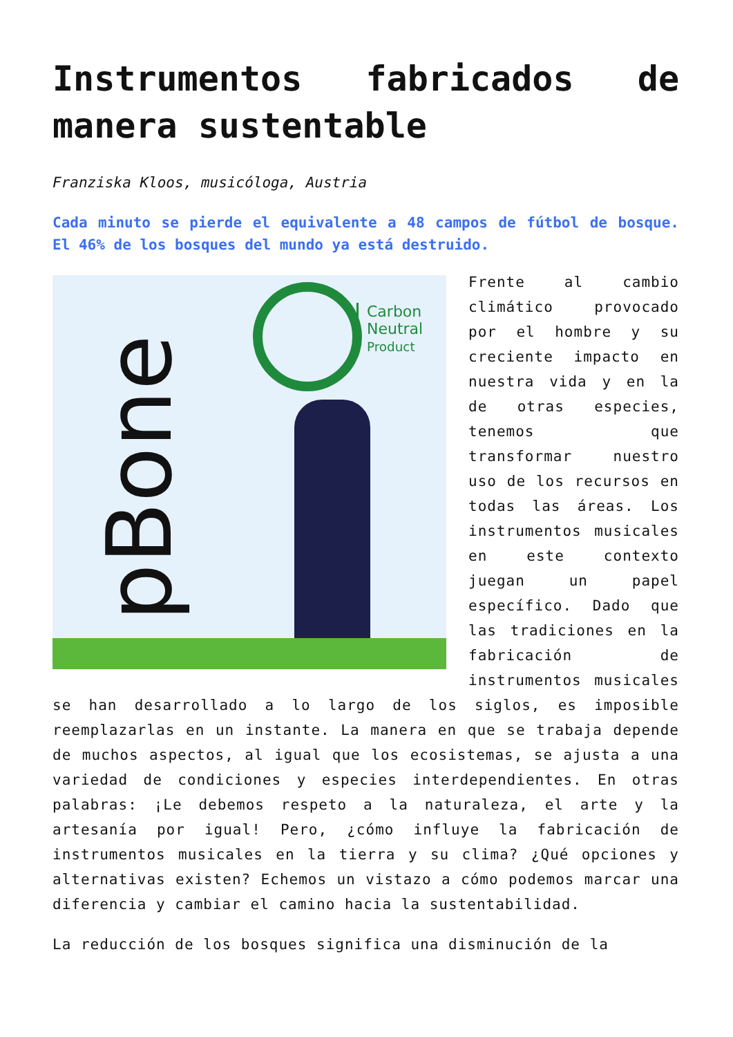Instrumentos fabricados de manera sustentable
Franziska Kloos, musicóloga, Austria
Cada minuto se pierde el equivalente a 48 campos de fútbol de bosque. El 46% de los bosques del mundo ya está destruido.
pBone
Carbon
Neutral
Product
Frente al cambio climático provocado por el hombre y su creciente impacto en nuestra vida y en la de otras especies, tenemos que transformar nuestro uso de los recursos en todas las áreas. Los instrumentos musicales en este contexto juegan un papel específico. Dado que las tradiciones en la fabricación de instrumentos musicales se han desarrollado a lo largo de los siglos, es imposible reemplazarlas en un instante. La manera en que se trabaja depende de muchos aspectos, al igual que los ecosistemas, se ajusta a una variedad de condiciones y especies interdependientes. En otras palabras: ¡Le debemos respeto a la naturaleza, el arte y la artesanía por igual! Pero, ¿cómo influye la fabricación de instrumentos musicales en la tierra y su clima? ¿Qué opciones y alternativas existen? Echemos un vistazo a cómo podemos marcar una diferencia y cambiar el camino hacia la sustentabilidad.
La reducción de los bosques significa una disminución de la